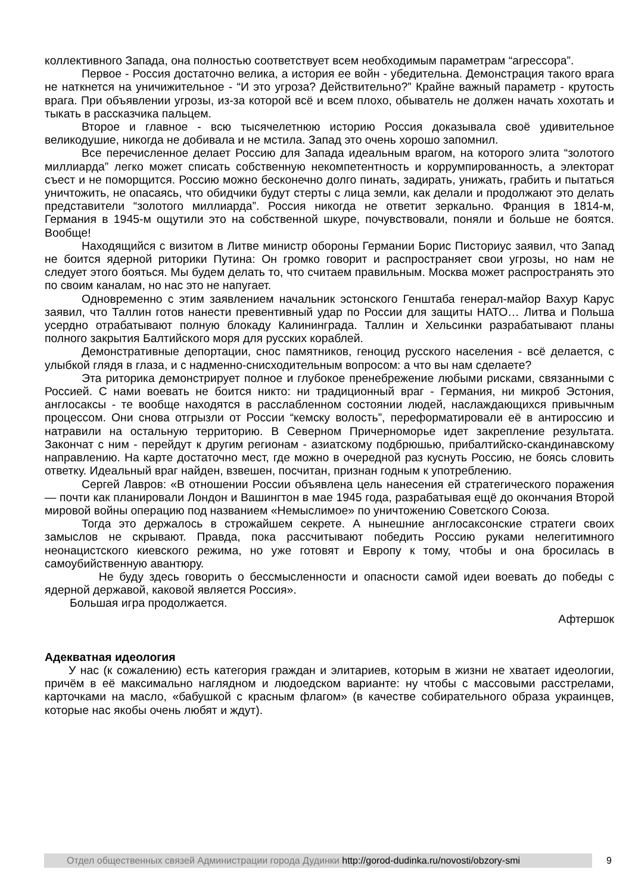коллективного Запада, она полностью соответствует всем необходимым параметрам “агрессора”.
Первое - Россия достаточно велика, а история ее войн - убедительна. Демонстрация такого врага не наткнется на уничижительное - “И это угроза? Действительно?” Крайне важный параметр - крутость врага. При объявлении угрозы, из-за которой всё и всем плохо, обыватель не должен начать хохотать и тыкать в рассказчика пальцем.
Вторoе и главное - всю тысячелетнюю историю Россия доказывала своё удивительное великодушие, никогда не добивала и не мстила. Запад это очень хорошо запомнил.
Все перечисленное делает Россию для Запада идеальным врагом, на которого элита “золотого миллиарда” легко может списать собственную некомпетентность и коррумпированность, а электорат съест и не поморщится. Россию можно бесконечно долго пинать, задирать, унижать, грабить и пытаться уничтожить, не опасаясь, что обидчики будут стерты с лица земли, как делали и продолжают это делать представители “золотого миллиарда”. Россия никогда не ответит зеркально. Франция в 1814-м, Германия в 1945-м ощутили это на собственной шкуре, почувствовали, поняли и больше не боятся. Вообще!
Находящийся с визитом в Литве министр обороны Германии Борис Писториус заявил, что Запад не боится ядерной риторики Путина: Он громко говорит и распространяет свои угрозы, но нам не следует этого бояться. Мы будем делать то, что считаем правильным. Москва может распространять это по своим каналам, но нас это не напугает.
Одновременно с этим заявлением начальник эстонского Генштаба генерал-майор Вахур Карус заявил, что Таллин готов нанести превентивный удар по России для защиты НАТО… Литва и Польша усердно отрабатывают полную блокаду Калининграда. Таллин и Хельсинки разрабатывают планы полного закрытия Балтийского моря для русских кораблей.
Демонстративные депортации, снос памятников, геноцид русского населения - всё делается, с улыбкой глядя в глаза, и с надменно-снисходительным вопросом: а что вы нам сделаете?
Эта риторика демонстрирует полное и глубокое пренебрежение любыми рисками, связанными с Россией. С нами воевать не боится никто: ни традиционный враг - Германия, ни микроб Эстония, англосаксы - те вообще находятся в расслабленном состоянии людей, наслаждающихся привычным процессом. Они снова отгрызли от России “кемску волость”, переформатировали её в антироссию и натравили на остальную территорию. В Северном Причерноморье идет закрепление результата. Закончат с ним - перейдут к другим регионам - азиатскому подбрюшью, прибалтийско-скандинавскому направлению. На карте достаточно мест, где можно в очередной раз куснуть Россию, не боясь словить ответку. Идеальный враг найден, взвешен, посчитан, признан годным к употреблению.
Сергей Лавров: «В отношении России объявлена цель нанесения ей стратегического поражения — почти как планировали Лондон и Вашингтон в мае 1945 года, разрабатывая ещё до окончания Второй мировой войны операцию под названием «Немыслимое» по уничтожению Советского Союза.
Тогда это держалось в строжайшем секрете. А нынешние англосаксонские стратеги своих замыслов не скрывают. Правда, пока рассчитывают победить Россию руками нелегитимного неонацистского киевского режима, но уже готовят и Европу к тому, чтобы и она бросилась в самоубийственную авантюру.
Не буду здесь говорить о бессмысленности и опасности самой идеи воевать до победы с ядерной державой, каковой является Россия».
Большая игра продолжается.
Афтершок
Адекватная идеология
У нас (к сожалению) есть категория граждан и элитариев, которым в жизни не хватает идеологии, причём в её максимально наглядном и людоедском варианте: ну чтобы с массовыми расстрелами, карточками на масло, «бабушкой с красным флагом» (в качестве собирательного образа украинцев, которые нас якобы очень любят и ждут).
Отдел общественных связей Администрации города Дудинки http://gorod-dudinka.ru/novosti/obzory-smi
9